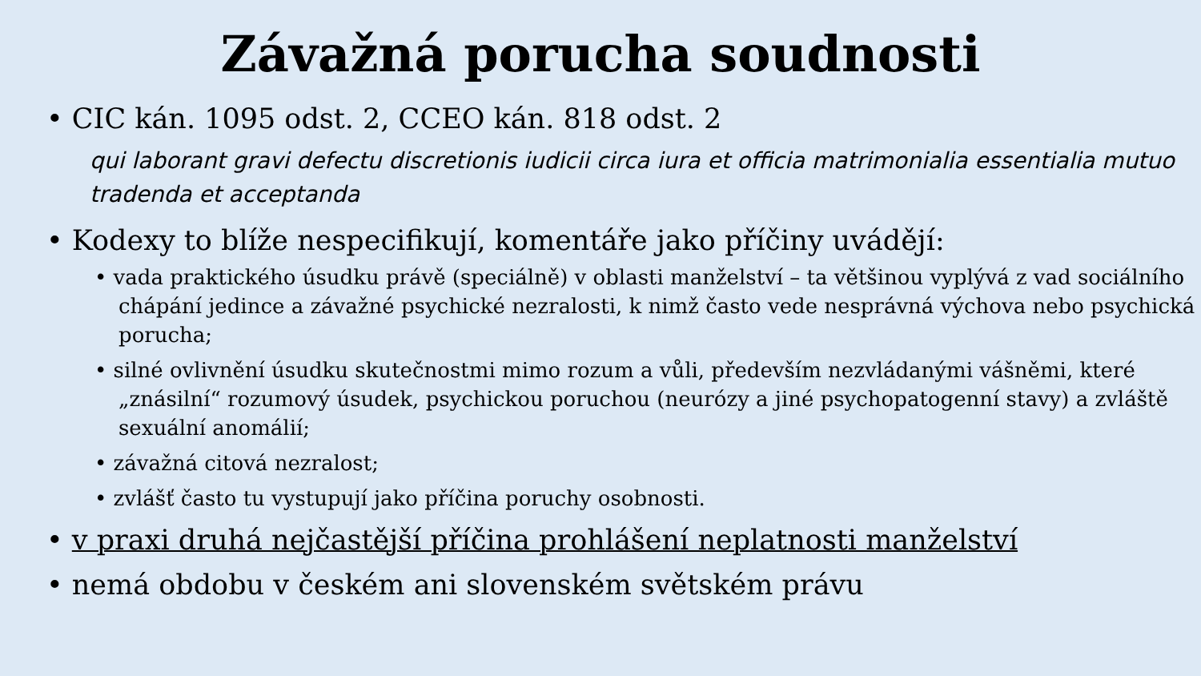Závažná porucha soudnosti
• CIC kán. 1095 odst. 2, CCEO kán. 818 odst. 2
qui laborant gravi defectu discretionis iudicii circa iura et officia matrimonialia essentialia mutuo tradenda et acceptanda
• Kodexy to blíže nespecifikují, komentáře jako příčiny uvádějí:
• vada praktického úsudku právě (speciálně) v oblasti manželství – ta většinou vyplývá z vad sociálního chápání jedince a závažné psychické nezralosti, k nimž často vede nesprávná výchova nebo psychická porucha;
• silné ovlivnění úsudku skutečnostmi mimo rozum a vůli, především nezvládanými vášněmi, které „znásilní“ rozumový úsudek, psychickou poruchou (neurózy a jiné psychopatogenní stavy) a zvláště sexuální anomálií;
• závažná citová nezralost;
• zvlášť často tu vystupují jako příčina poruchy osobnosti.
• v praxi druhá nejčastější příčina prohlášení neplatnosti manželství
• nemá obdobu v českém ani slovenském světském právu